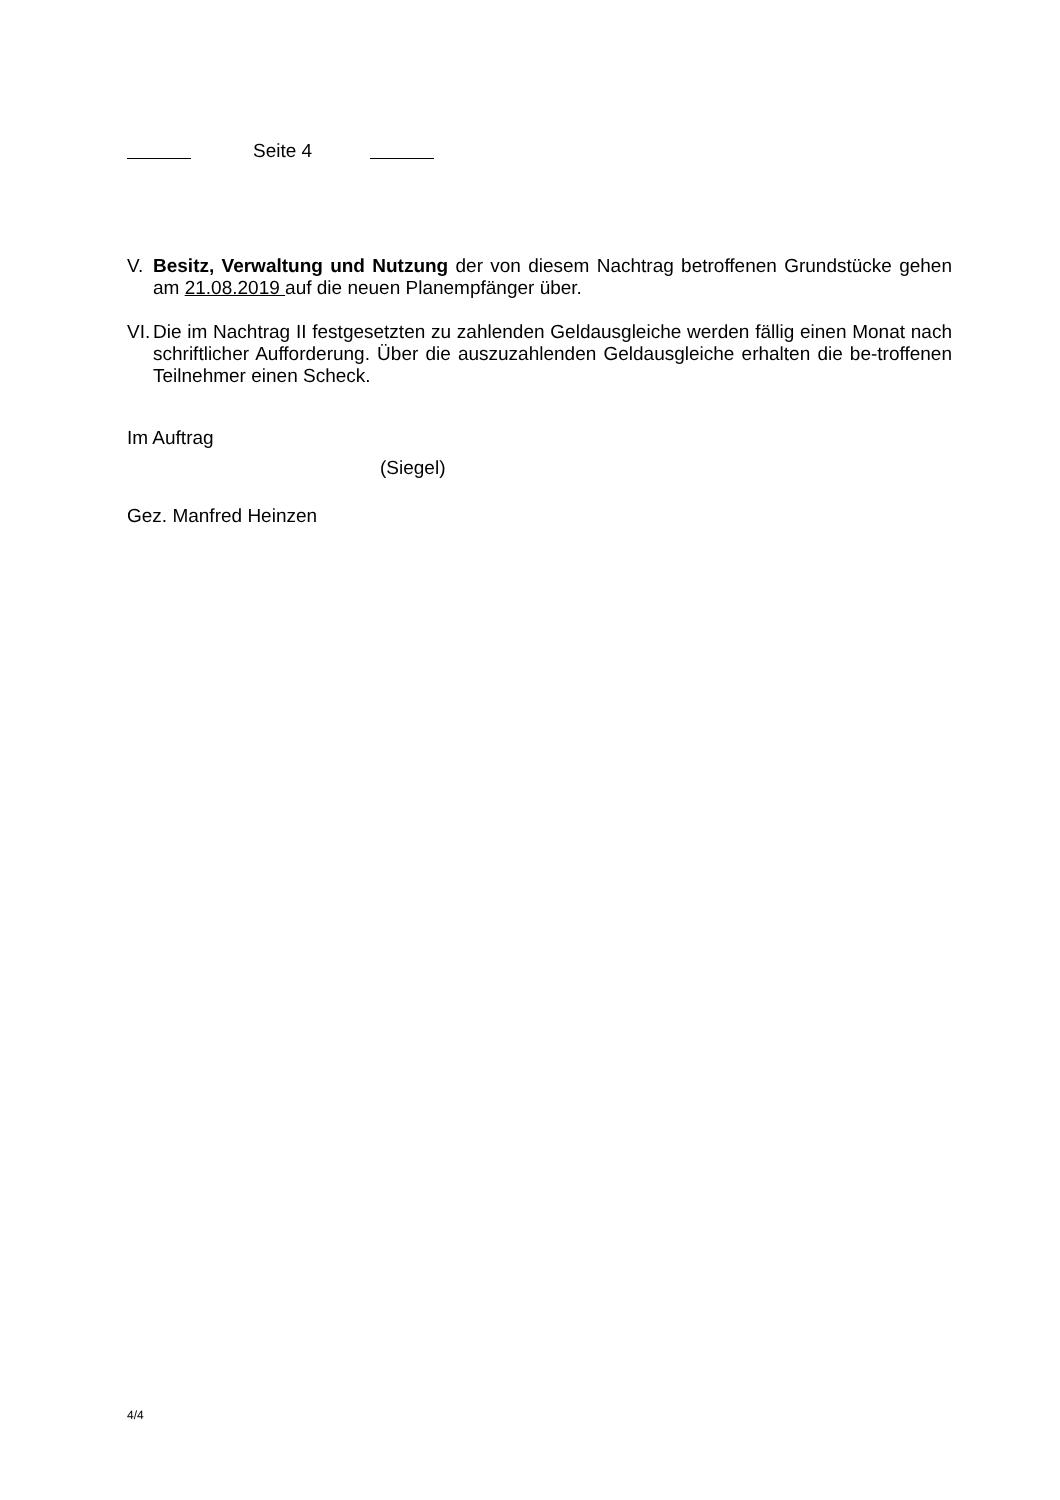Seite 4
V. Besitz, Verwaltung und Nutzung der von diesem Nachtrag betroffenen Grundstücke gehen am 21.08.2019 auf die neuen Planempfänger über.
VI.
Die im Nachtrag II festgesetzten zu zahlenden Geldausgleiche werden fällig einen Monat nach schriftlicher Aufforderung. Über die auszuzahlenden Geldausgleiche erhalten die be-troffenen Teilnehmer einen Scheck.
Im Auftrag
(Siegel)
Gez. Manfred Heinzen
4/4